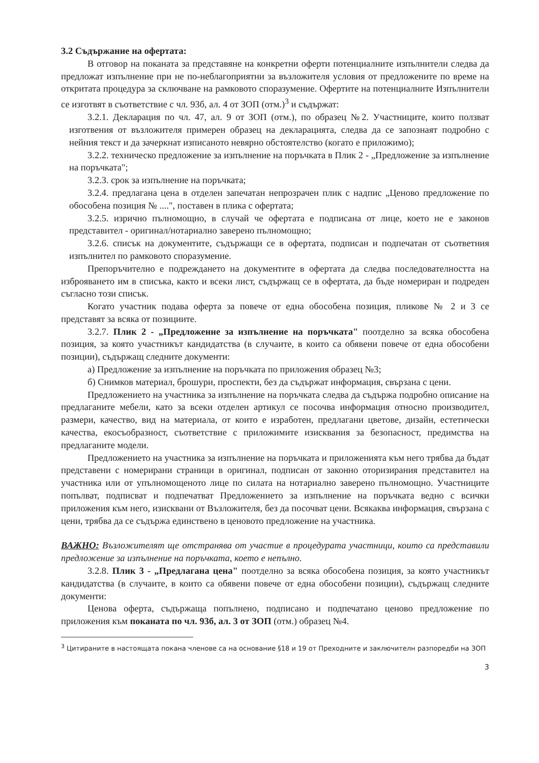3.2 Съдържание на офертата:
В отговор на поканата за представяне на конкретни оферти потенциалните изпълнители следва да предложат изпълнение при не по-неблагоприятни за възложителя условия от предложените по време на откритата процедура за сключване на рамковото споразумение. Офертите на потенциалните Изпълнители се изготвят в съответствие с чл. 93б, ал. 4 от ЗОП (отм.)<sup>3</sup> и съдържат:
3.2.1. Декларация по чл. 47, ал. 9 от ЗОП (отм.), по образец №2. Участниците, които ползват изготвения от възложителя примерен образец на декларацията, следва да се запознаят подробно с нейния текст и да зачеркнат изписаното невярно обстоятелство (когато е приложимо);
3.2.2. техническо предложение за изпълнение на поръчката в Плик 2 - „Предложение за изпълнение на поръчката";
3.2.3. срок за изпълнение на поръчката;
3.2.4. предлагана цена в отделен запечатан непрозрачен плик с надпис „Ценово предложение по обособена позиция № ....", поставен в плика с офертата;
3.2.5. изрично пълномощно, в случай че офертата е подписана от лице, което не е законов представител - оригинал/нотариално заверено пълномощно;
3.2.6. списък на документите, съдържащи се в офертата, подписан и подпечатан от съответния изпълнител по рамковото споразумение.
Препоръчително е подреждането на документите в офертата да следва последователността на изброяването им в списъка, както и всеки лист, съдържащ се в офертата, да бъде номериран и подреден съгласно този списък.
Когато участник подава оферта за повече от една обособена позиция, пликове № 2 и 3 се представят за всяка от позициите.
3.2.7. Плик 2 - „Предложение за изпълнение на поръчката" поотделно за всяка обособена позиция, за която участникът кандидатства (в случаите, в които са обявени повече от една обособени позиции), съдържащ следните документи:
а) Предложение за изпълнение на поръчката по приложения образец №3;
б) Снимков материал, брошури, проспекти, без да съдържат информация, свързана с цени.
Предложението на участника за изпълнение на поръчката следва да съдържа подробно описание на предлаганите мебели, като за всеки отделен артикул се посочва информация относно производител, размери, качество, вид на материала, от които е изработен, предлагани цветове, дизайн, естетически качества, екосъобразност, съответствие с приложимите изисквания за безопасност, предимства на предлаганите модели.
Предложението на участника за изпълнение на поръчката и приложенията към него трябва да бъдат представени с номерирани страници в оригинал, подписан от законно оторизирания представител на участника или от упълномощеното лице по силата на нотариално заверено пълномощно. Участниците попълват, подписват и подпечатват Предложението за изпълнение на поръчката ведно с всички приложения към него, изисквани от Възложителя, без да посочват цени. Всякаква информация, свързана с цени, трябва да се съдържа единствено в ценовото предложение на участника.
ВАЖНО: Възложителят ще отстранява от участие в процедурата участници, които са представили предложение за изпълнение на поръчката, което е непълно.
3.2.8. Плик 3 - „Предлагана цена" поотделно за всяка обособена позиция, за която участникът кандидатства (в случаите, в които са обявени повече от една обособени позиции), съдържащ следните документи:
Ценова оферта, съдържаща попълнено, подписано и подпечатано ценово предложение по приложения към поканата по чл. 93б, ал. 3 от ЗОП (отм.) образец №4.
<sup>3</sup> Цитираните в настоящата покана членове са на основание §18 и 19 от Преходните и заключителн разпоредби на ЗОП
3